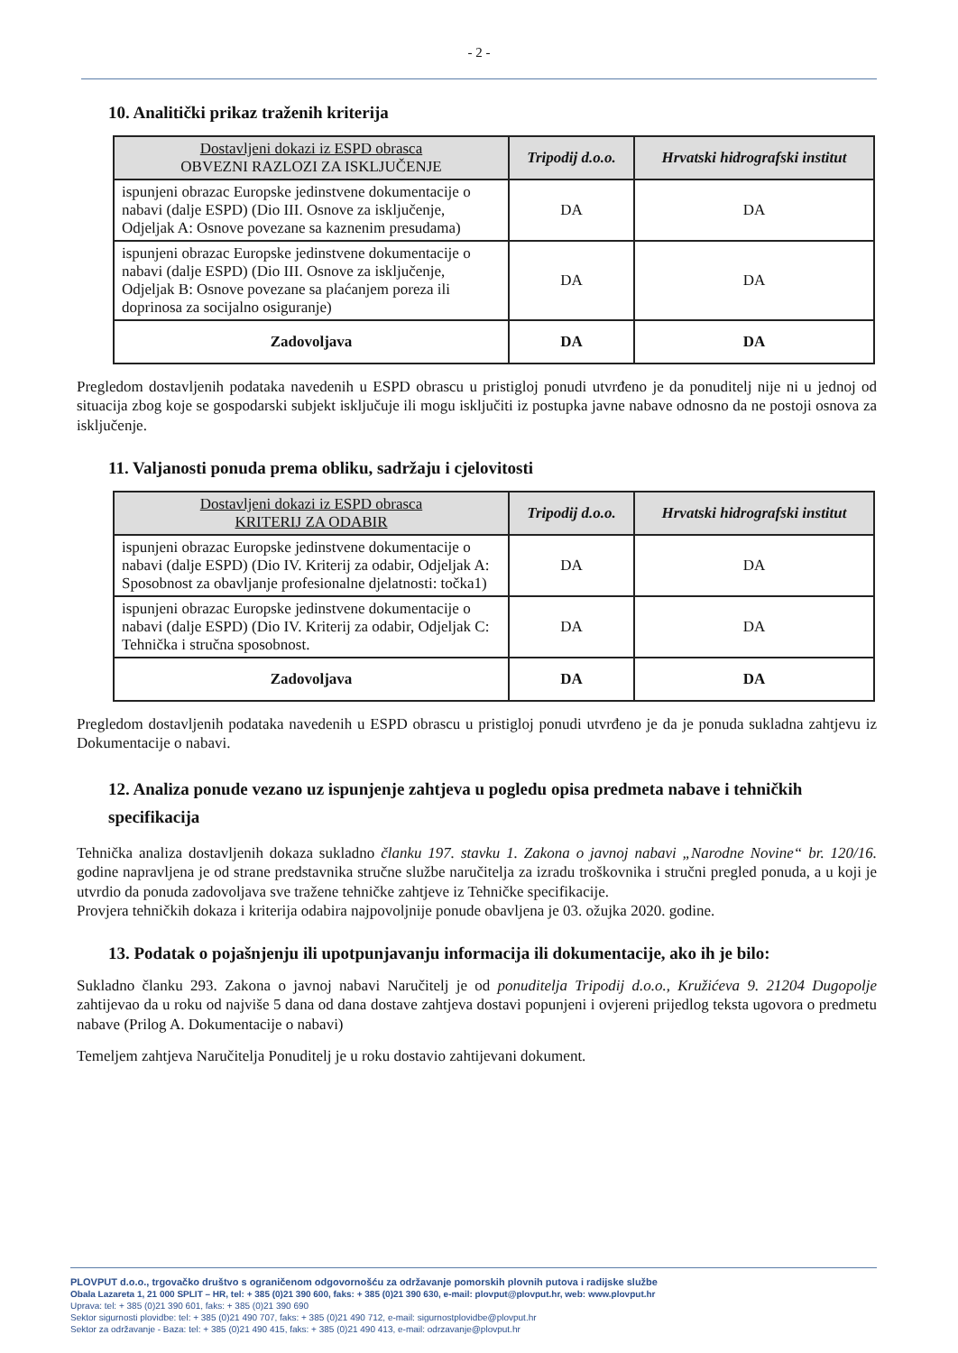- 2 -
10. Analitički prikaz traženih kriterija
| Dostavljeni dokazi iz ESPD obrasca OBVEZNI RAZLOZI ZA ISKLJUČENJE | Tripodij d.o.o. | Hrvatski hidrografski institut |
| --- | --- | --- |
| ispunjeni obrazac Europske jedinstvene dokumentacije o nabavi (dalje ESPD) (Dio III. Osnove za isključenje, Odjeljak A: Osnove povezane sa kaznenim presudama) | DA | DA |
| ispunjeni obrazac Europske jedinstvene dokumentacije o nabavi (dalje ESPD) (Dio III. Osnove za isključenje, Odjeljak B: Osnove povezane sa plaćanjem poreza ili doprinosa za socijalno osiguranje) | DA | DA |
| Zadovoljava | DA | DA |
Pregledom dostavljenih podataka navedenih u ESPD obrascu u pristigloj ponudi utvrđeno je da ponuditelj nije ni u jednoj od situacija zbog koje se gospodarski subjekt isključuje ili mogu isključiti iz postupka javne nabave odnosno da ne postoji osnova za isključenje.
11. Valjanosti ponuda prema obliku, sadržaju i cjelovitosti
| Dostavljeni dokazi iz ESPD obrasca KRITERIJ ZA ODABIR | Tripodij d.o.o. | Hrvatski hidrografski institut |
| --- | --- | --- |
| ispunjeni obrazac Europske jedinstvene dokumentacije o nabavi (dalje ESPD) (Dio IV. Kriterij za odabir, Odjeljak A: Sposobnost za obavljanje profesionalne djelatnosti: točka1) | DA | DA |
| ispunjeni obrazac Europske jedinstvene dokumentacije o nabavi (dalje ESPD) (Dio IV. Kriterij za odabir, Odjeljak C: Tehnička i stručna sposobnost. | DA | DA |
| Zadovoljava | DA | DA |
Pregledom dostavljenih podataka navedenih u ESPD obrascu u pristigloj ponudi utvrđeno je da je ponuda sukladna zahtjevu iz Dokumentacije o nabavi.
12. Analiza ponude vezano uz ispunjenje zahtjeva u pogledu opisa predmeta nabave i tehničkih specifikacija
Tehnička analiza dostavljenih dokaza sukladno članku 197. stavku 1. Zakona o javnoj nabavi „Narodne Novine“ br. 120/16. godine napravljena je od strane predstavnika stručne službe naručitelja za izradu troškovnika i stručni pregled ponuda, a u koji je utvrdio da ponuda zadovoljava sve tražene tehničke zahtjeve iz Tehničke specifikacije.
Provjera tehničkih dokaza i kriterija odabira najpovoljnije ponude obavljena je 03. ožujka 2020. godine.
13. Podatak o pojašnjenju ili upotpunjavanju informacija ili dokumentacije, ako ih je bilo:
Sukladno članku 293. Zakona o javnoj nabavi Naručitelj je od ponuditelja Tripodij d.o.o., Kružićeva 9. 21204 Dugopolje zahtijevao da u roku od najviše 5 dana od dana dostave zahtjeva dostavi popunjeni i ovjereni prijedlog teksta ugovora o predmetu nabave (Prilog A. Dokumentacije o nabavi)
Temeljem zahtjeva Naručitelja Ponuditelj je u roku dostavio zahtijevani dokument.
PLOVPUT d.o.o., trgovačko društvo s ograničenom odgovornošću za održavanje pomorskih plovnih putova i radijske službe
Obala Lazareta 1, 21 000 SPLIT – HR, tel: + 385 (0)21 390 600, faks: + 385 (0)21 390 630, e-mail: plovput@plovput.hr, web: www.plovput.hr
Uprava: tel: + 385 (0)21 390 601, faks: + 385 (0)21 390 690
Sektor sigurnosti plovidbe: tel: + 385 (0)21 490 707, faks: + 385 (0)21 490 712, e-mail: sigurnostplovidbe@plovput.hr
Sektor za održavanje - Baza: tel: + 385 (0)21 490 415, faks: + 385 (0)21 490 413, e-mail: odrzavanje@plovput.hr